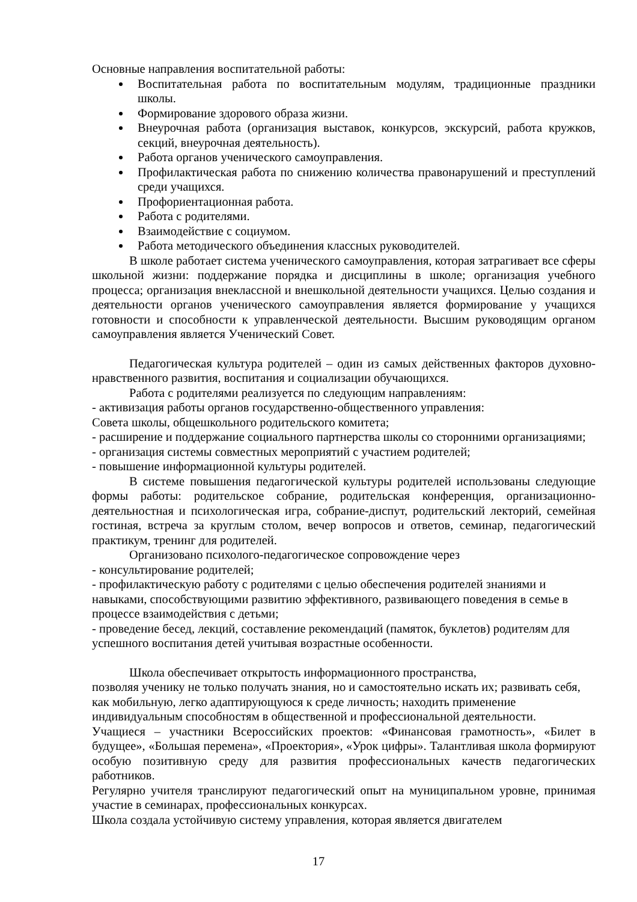Основные направления воспитательной работы:
Воспитательная работа по воспитательным модулям, традиционные праздники школы.
Формирование здорового образа жизни.
Внеурочная работа (организация выставок, конкурсов, экскурсий, работа кружков, секций, внеурочная деятельность).
Работа органов ученического самоуправления.
Профилактическая работа по снижению количества правонарушений и преступлений среди учащихся.
Профориентационная работа.
Работа с родителями.
Взаимодействие с социумом.
Работа методического объединения классных руководителей.
В школе работает система ученического самоуправления, которая затрагивает все сферы школьной жизни: поддержание порядка и дисциплины в школе; организация учебного процесса; организация внеклассной и внешкольной деятельности учащихся. Целью создания и деятельности органов ученического самоуправления является формирование у учащихся готовности и способности к управленческой деятельности. Высшим руководящим органом самоуправления является Ученический Совет.
Педагогическая культура родителей – один из самых действенных факторов духовно-нравственного развития, воспитания и социализации обучающихся.
Работа с родителями реализуется по следующим направлениям:
- активизация работы органов государственно-общественного управления:
Совета школы, общешкольного родительского комитета;
- расширение и поддержание социального партнерства школы со сторонними организациями;
- организация системы совместных мероприятий с участием родителей;
- повышение информационной культуры родителей.
В системе повышения педагогической культуры родителей использованы следующие формы работы: родительское собрание, родительская конференция, организационно-деятельностная и психологическая игра, собрание-диспут, родительский лекторий, семейная гостиная, встреча за круглым столом, вечер вопросов и ответов, семинар, педагогический практикум, тренинг для родителей.
Организовано психолого-педагогическое сопровождение через
- консультирование родителей;
- профилактическую работу с родителями с целью обеспечения родителей знаниями и навыками, способствующими развитию эффективного, развивающего поведения в семье в процессе взаимодействия с детьми;
- проведение бесед, лекций, составление рекомендаций (памяток, буклетов) родителям для успешного воспитания детей учитывая возрастные особенности.
Школа обеспечивает открытость информационного пространства,
позволяя ученику не только получать знания, но и самостоятельно искать их; развивать себя, как мобильную, легко адаптирующуюся к среде личность; находить применение индивидуальным способностям в общественной и профессиональной деятельности.
Учащиеся – участники Всероссийских проектов: «Финансовая грамотность», «Билет в будущее», «Большая перемена», «Проектория», «Урок цифры». Талантливая школа формируют особую позитивную среду для развития профессиональных качеств педагогических работников.
Регулярно учителя транслируют педагогический опыт на муниципальном уровне, принимая участие в семинарах, профессиональных конкурсах.
Школа создала устойчивую систему управления, которая является двигателем
17